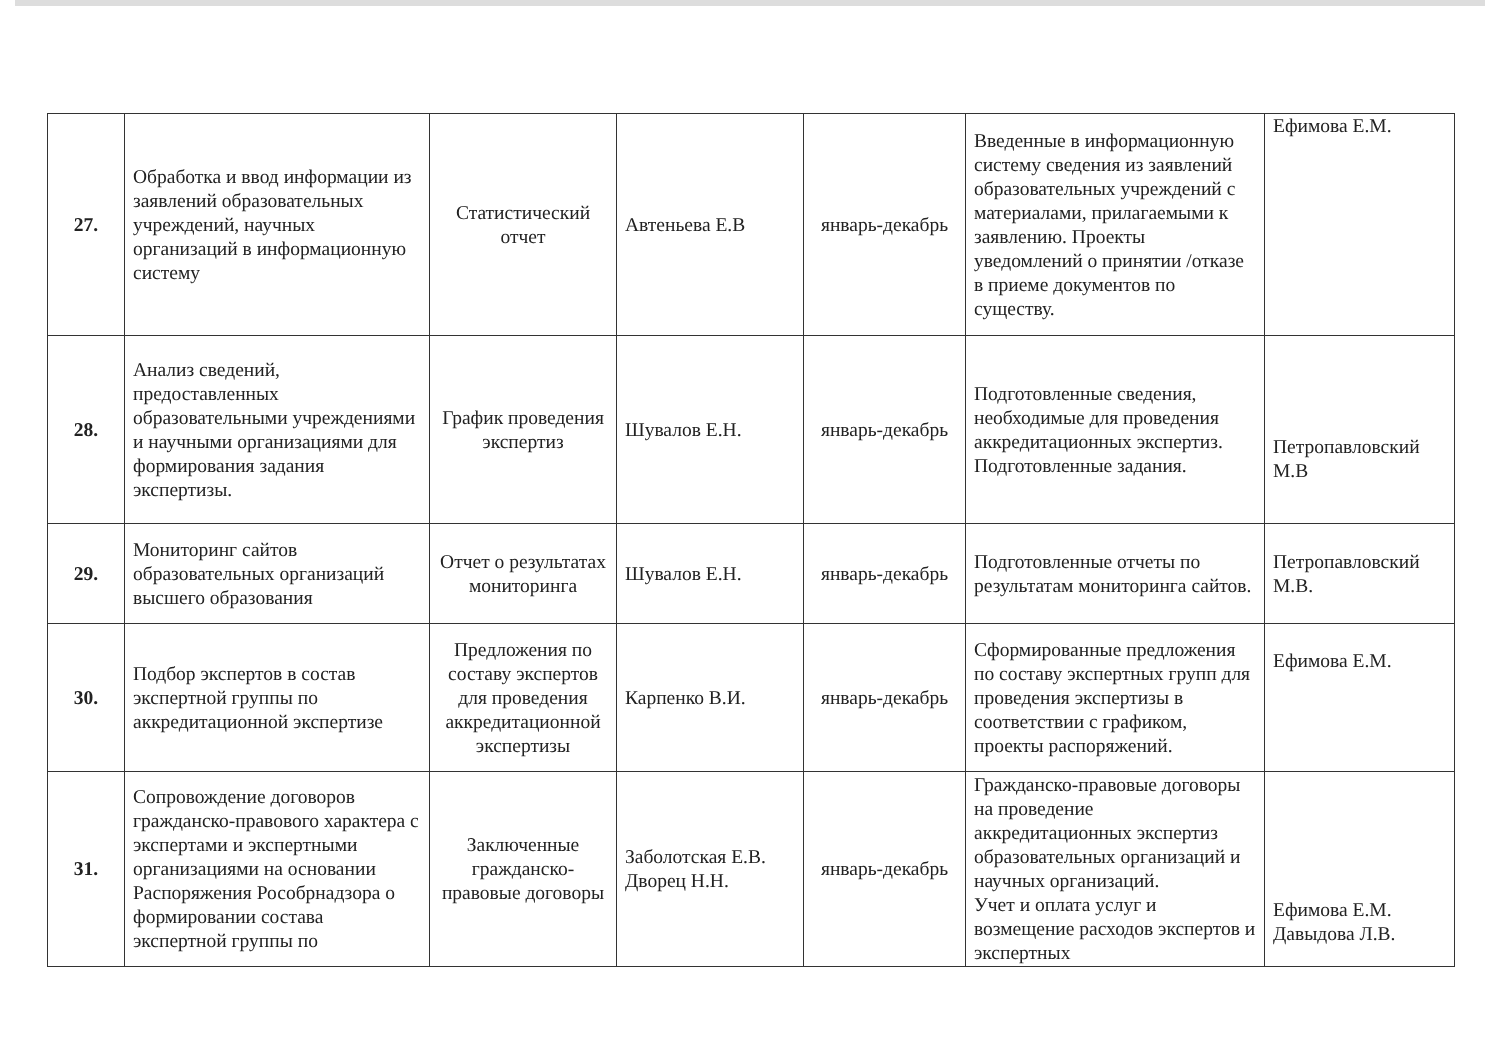| 27. | Обработка и ввод информации из заявлений образовательных учреждений, научных организаций в информационную систему | Статистический отчет | Автеньева Е.В | январь-декабрь | Введенные в информационную систему сведения из заявлений образовательных учреждений с материалами, прилагаемыми к заявлению. Проекты уведомлений о принятии /отказе в приеме документов по существу. | Ефимова Е.М. |
| 28. | Анализ сведений, предоставленных образовательными учреждениями и научными организациями для формирования задания экспертизы. | График проведения экспертиз | Шувалов Е.Н. | январь-декабрь | Подготовленные сведения, необходимые для проведения аккредитационных экспертиз. Подготовленные задания. | Петропавловский М.В |
| 29. | Мониторинг сайтов образовательных организаций высшего образования | Отчет о результатах мониторинга | Шувалов Е.Н. | январь-декабрь | Подготовленные отчеты по результатам мониторинга сайтов. | Петропавловский М.В. |
| 30. | Подбор экспертов в состав экспертной группы по аккредитационной экспертизе | Предложения по составу экспертов для проведения аккредитационной экспертизы | Карпенко В.И. | январь-декабрь | Сформированные предложения по составу экспертных групп для проведения экспертизы в соответствии с графиком, проекты распоряжений. | Ефимова Е.М. |
| 31. | Сопровождение договоров гражданско-правового характера с экспертами и экспертными организациями на основании Распоряжения Рособрнадзора о формировании состава экспертной группы по | Заключенные гражданско-правовые договоры | Заболотская Е.В. Дворец Н.Н. | январь-декабрь | Гражданско-правовые договоры на проведение аккредитационных экспертиз образовательных организаций и научных организаций. Учет и оплата услуг и возмещение расходов экспертов и экспертных | Ефимова Е.М. Давыдова Л.В. |